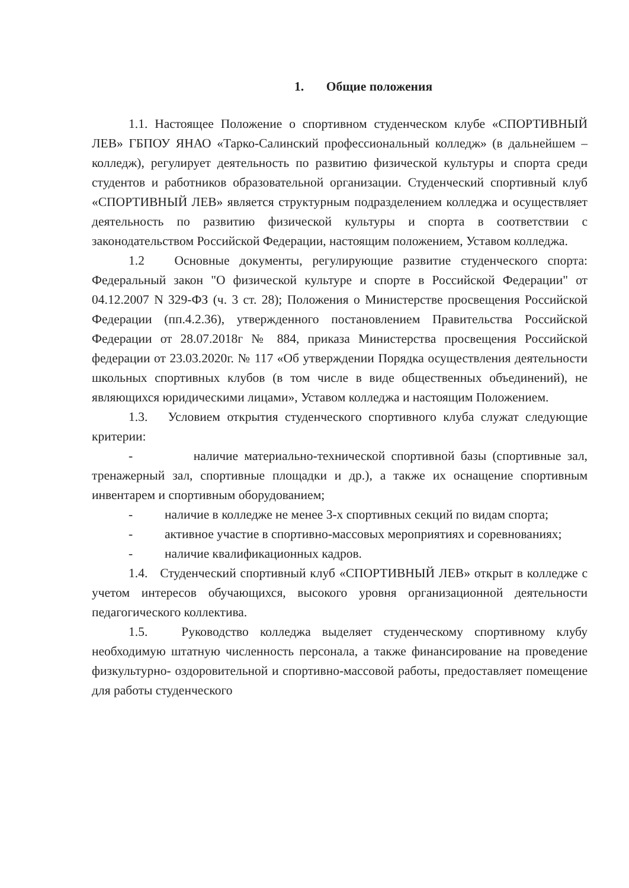1. Общие положения
1.1. Настоящее Положение о спортивном студенческом клубе «СПОРТИВНЫЙ ЛЕВ» ГБПОУ ЯНАО «Тарко-Салинский профессиональный колледж» (в дальнейшем – колледж), регулирует деятельность по развитию физической культуры и спорта среди студентов и работников образовательной организации. Студенческий спортивный клуб «СПОРТИВНЫЙ ЛЕВ» является структурным подразделением колледжа и осуществляет деятельность по развитию физической культуры и спорта в соответствии с законодательством Российской Федерации, настоящим положением, Уставом колледжа.
1.2 Основные документы, регулирующие развитие студенческого спорта: Федеральный закон "О физической культуре и спорте в Российской Федерации" от 04.12.2007 N 329-ФЗ (ч. 3 ст. 28); Положения о Министерстве просвещения Российской Федерации (пп.4.2.36), утвержденного постановлением Правительства Российской Федерации от 28.07.2018г № 884, приказа Министерства просвещения Российской федерации от 23.03.2020г. № 117 «Об утверждении Порядка осуществления деятельности школьных спортивных клубов (в том числе в виде общественных объединений), не являющихся юридическими лицами», Уставом колледжа и настоящим Положением.
1.3. Условием открытия студенческого спортивного клуба служат следующие критерии:
- наличие материально-технической спортивной базы (спортивные зал, тренажерный зал, спортивные площадки и др.), а также их оснащение спортивным инвентарем и спортивным оборудованием;
- наличие в колледже не менее 3-х спортивных секций по видам спорта;
- активное участие в спортивно-массовых мероприятиях и соревнованиях;
- наличие квалификационных кадров.
1.4. Студенческий спортивный клуб «СПОРТИВНЫЙ ЛЕВ» открыт в колледже с учетом интересов обучающихся, высокого уровня организационной деятельности педагогического коллектива.
1.5. Руководство колледжа выделяет студенческому спортивному клубу необходимую штатную численность персонала, а также финансирование на проведение физкультурно- оздоровительной и спортивно-массовой работы, предоставляет помещение для работы студенческого